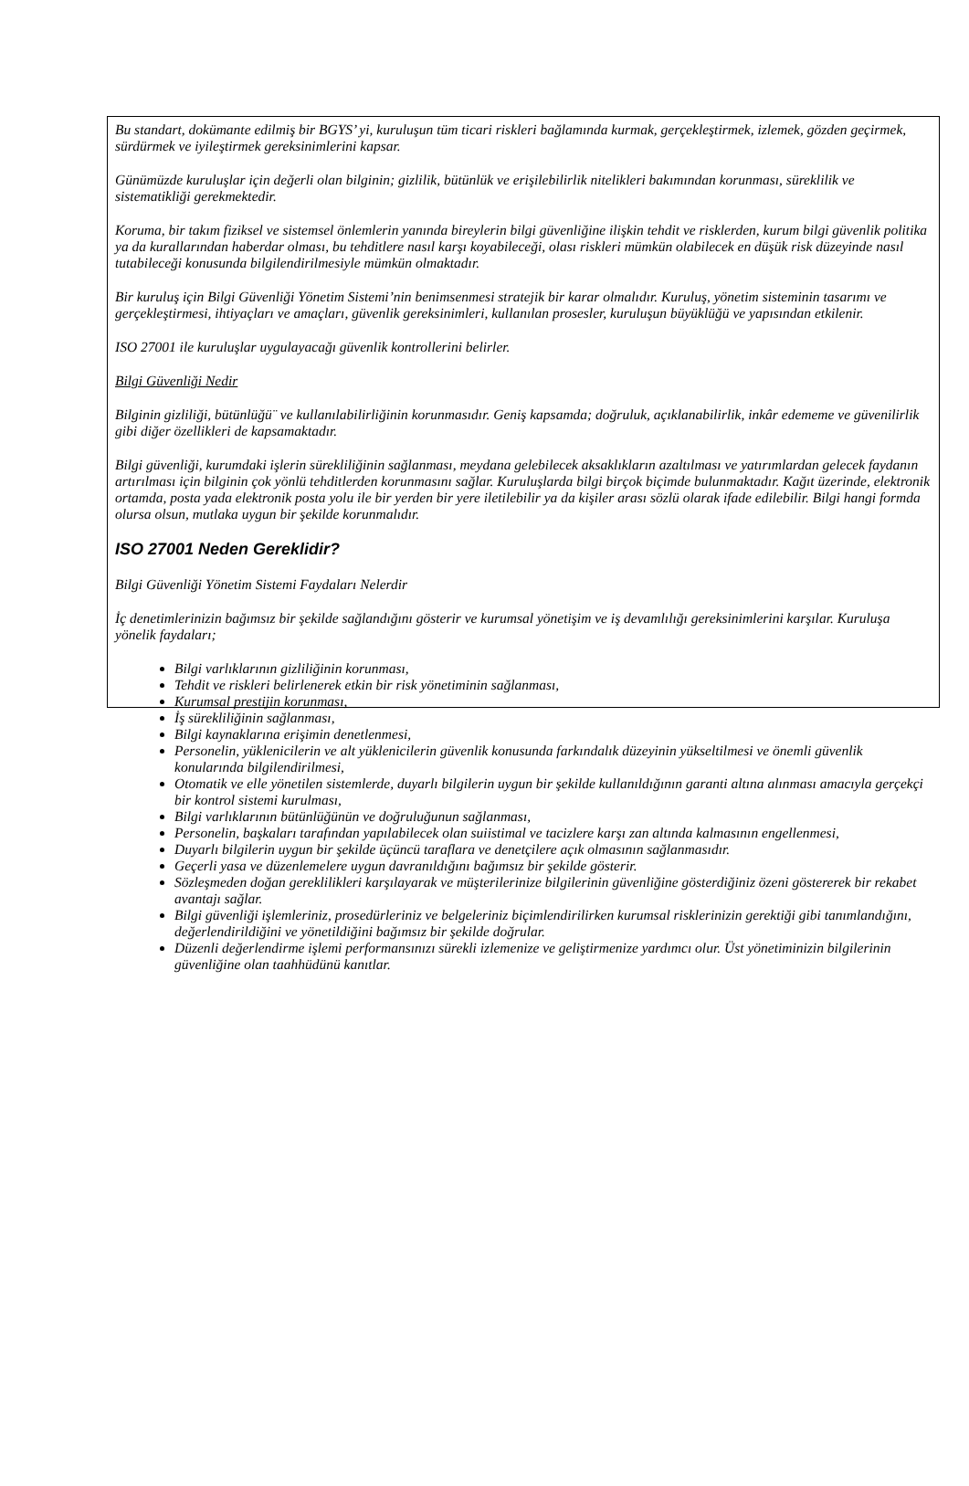Bu standart, dokümante edilmiş bir BGYS’ yi, kuruluşun tüm ticari riskleri bağlamında kurmak, gerçekleştirmek, izlemek, gözden geçirmek, sürdürmek ve iyileştirmek gereksinimlerini kapsar.
Günümüzde kuruluşlar için değerli olan bilginin; gizlilik, bütünlük ve erişilebilirlik nitelikleri bakımından korunması, süreklilik ve sistematikliği gerekmektedir.
Koruma, bir takım fiziksel ve sistemsel önlemlerin yanında bireylerin bilgi güvenliğine ilişkin tehdit ve risklerden, kurum bilgi güvenlik politika ya da kurallarından haberdar olması, bu tehditlere nasıl karşı koyabileceği, olası riskleri mümkün olabilecek en düşük risk düzeyinde nasıl tutabileceği konusunda bilgilendirilmesiyle mümkün olmaktadır.
Bir kuruluş için Bilgi Güvenliği Yönetim Sistemi’nin benimsenmesi stratejik bir karar olmalıdır. Kuruluş, yönetim sisteminin tasarımı ve gerçekleştirmesi, ihtiyaçları ve amaçları, güvenlik gereksinimleri, kullanılan prosesler, kuruluşun büyüklüğü ve yapısından etkilenir.
ISO 27001 ile kuruluşlar uygulayacağı güvenlik kontrollerini belirler.
Bilgi Güvenliği Nedir
Bilginin gizliliği, bütünlüğü¨ ve kullanılabilirliğinin korunmasıdır. Geniş kapsamda; doğruluk, açıklanabilirlik, inkâr edememe ve güvenilirlik gibi diğer özellikleri de kapsamaktadır.
Bilgi güvenliği, kurumdaki işlerin sürekliliğinin sağlanması, meydana gelebilecek aksaklıkların azaltılması ve yatırımlardan gelecek faydanın artırılması için bilginin çok yönlü tehditlerden korunmasını sağlar. Kuruluşlarda bilgi birçok biçimde bulunmaktadır. Kağıt üzerinde, elektronik ortamda, posta yada elektronik posta yolu ile bir yerden bir yere iletilebilir ya da kişiler arası sözlü olarak ifade edilebilir. Bilgi hangi formda olursa olsun, mutlaka uygun bir şekilde korunmalıdır.
ISO 27001 Neden Gereklidir?
Bilgi Güvenliği Yönetim Sistemi Faydaları Nelerdir
İç denetimlerinizin bağımsız bir şekilde sağlandığını gösterir ve kurumsal yönetişim ve iş devamlılığı gereksinimlerini karşılar. Kuruluşa yönelik faydaları;
Bilgi varlıklarının gizliliğinin korunması,
Tehdit ve riskleri belirlenerek etkin bir risk yönetiminin sağlanması,
Kurumsal prestijin korunması,
İş sürekliliğinin sağlanması,
Bilgi kaynaklarına erişimin denetlenmesi,
Personelin, yüklenicilerin ve alt yüklenicilerin güvenlik konusunda farkındalık düzeyinin yükseltilmesi ve önemli güvenlik konularında bilgilendirilmesi,
Otomatik ve elle yönetilen sistemlerde, duyarlı bilgilerin uygun bir şekilde kullanıldığının garanti altına alınması amacıyla gerçekçi bir kontrol sistemi kurulması,
Bilgi varlıklarının bütünlüğünün ve doğruluğunun sağlanması,
Personelin, başkaları tarafından yapılabilecek olan suiistimal ve tacizlere karşı zan altında kalmasının engellenmesi,
Duyarlı bilgilerin uygun bir şekilde üçüncü taraflara ve denetçilere açık olmasının sağlanmasıdır.
Geçerli yasa ve düzenlemelere uygun davranıldığını bağımsız bir şekilde gösterir.
Sözleşmeden doğan gereklilikleri karşılayarak ve müşterilerinize bilgilerinin güvenliğine gösterdiğiniz özeni göstererek bir rekabet avantajı sağlar.
Bilgi güvenliği işlemleriniz, prosedürleriniz ve belgeleriniz biçimlendirilirken kurumsal risklerinizin gerektiği gibi tanımlandığını, değerlendirildiğini ve yönetildiğini bağımsız bir şekilde doğrular.
Düzenli değerlendirme işlemi performansınızı sürekli izlemenize ve geliştirmenize yardımcı olur. Üst yönetiminizin bilgilerinin güvenliğine olan taahhüdünü kanıtlar.